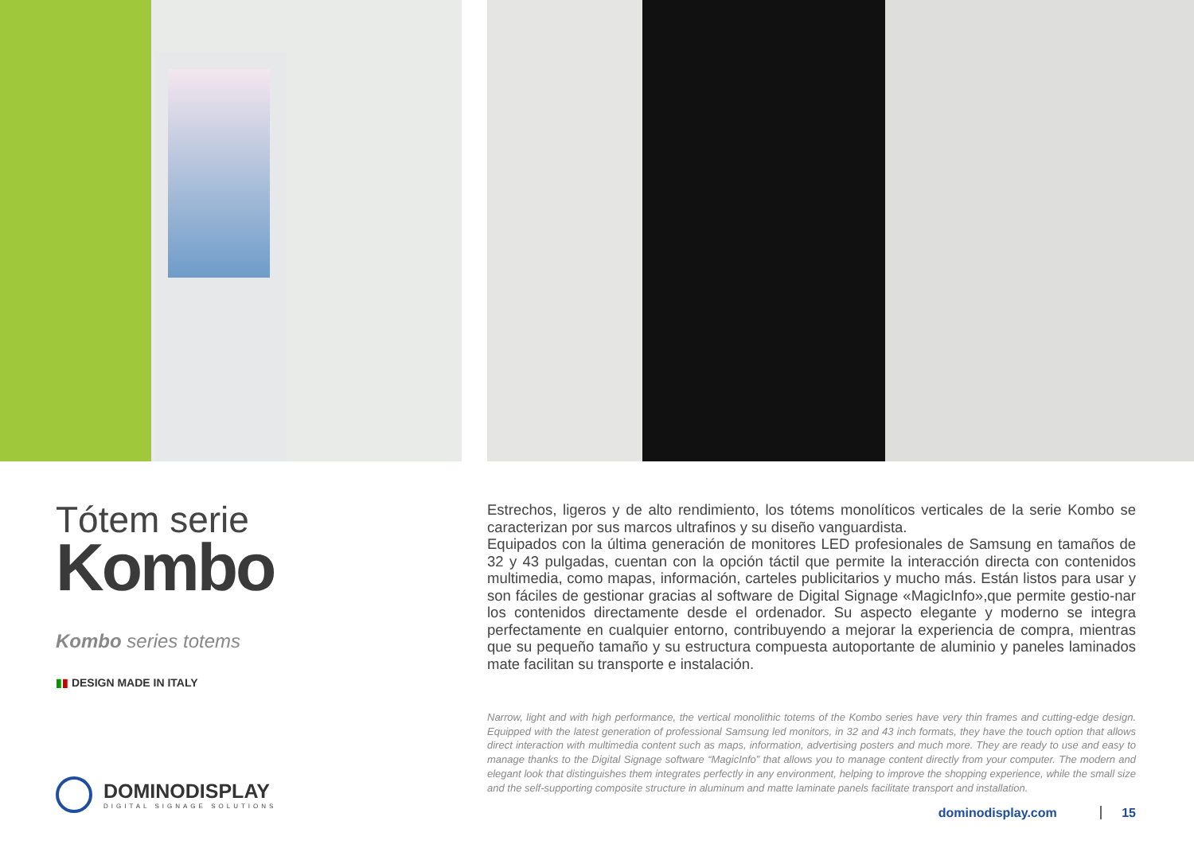Tótem serie
Kombo
Kombo series totems
▮▮ DESIGN MADE IN ITALY
DOMINODISPLAY
DIGITAL SIGNAGE SOLUTIONS
Estrechos, ligeros y de alto rendimiento, los tótems monolíticos verticales de la serie Kombo se caracterizan por sus marcos ultrafinos y su diseño vanguardista.
Equipados con la última generación de monitores LED profesionales de Samsung en tamaños de 32 y 43 pulgadas, cuentan con la opción táctil que permite la interacción directa con contenidos multimedia, como mapas, información, carteles publicitarios y mucho más. Están listos para usar y son fáciles de gestionar gracias al software de Digital Signage «MagicInfo»,que permite gestio-nar los contenidos directamente desde el ordenador. Su aspecto elegante y moderno se integra perfectamente en cualquier entorno, contribuyendo a mejorar la experiencia de compra, mientras que su pequeño tamaño y su estructura compuesta autoportante de aluminio y paneles laminados mate facilitan su transporte e instalación.
Narrow, light and with high performance, the vertical monolithic totems of the Kombo series have very thin frames and cutting-edge design. Equipped with the latest generation of professional Samsung led monitors, in 32 and 43 inch formats, they have the touch option that allows direct interaction with multimedia content such as maps, information, advertising posters and much more. They are ready to use and easy to manage thanks to the Digital Signage software “MagicInfo” that allows you to manage content directly from your computer. The modern and elegant look that distinguishes them integrates perfectly in any environment, helping to improve the shopping experience, while the small size and the self-supporting composite structure in aluminum and matte laminate panels facilitate transport and installation.
dominodisplay.com 15